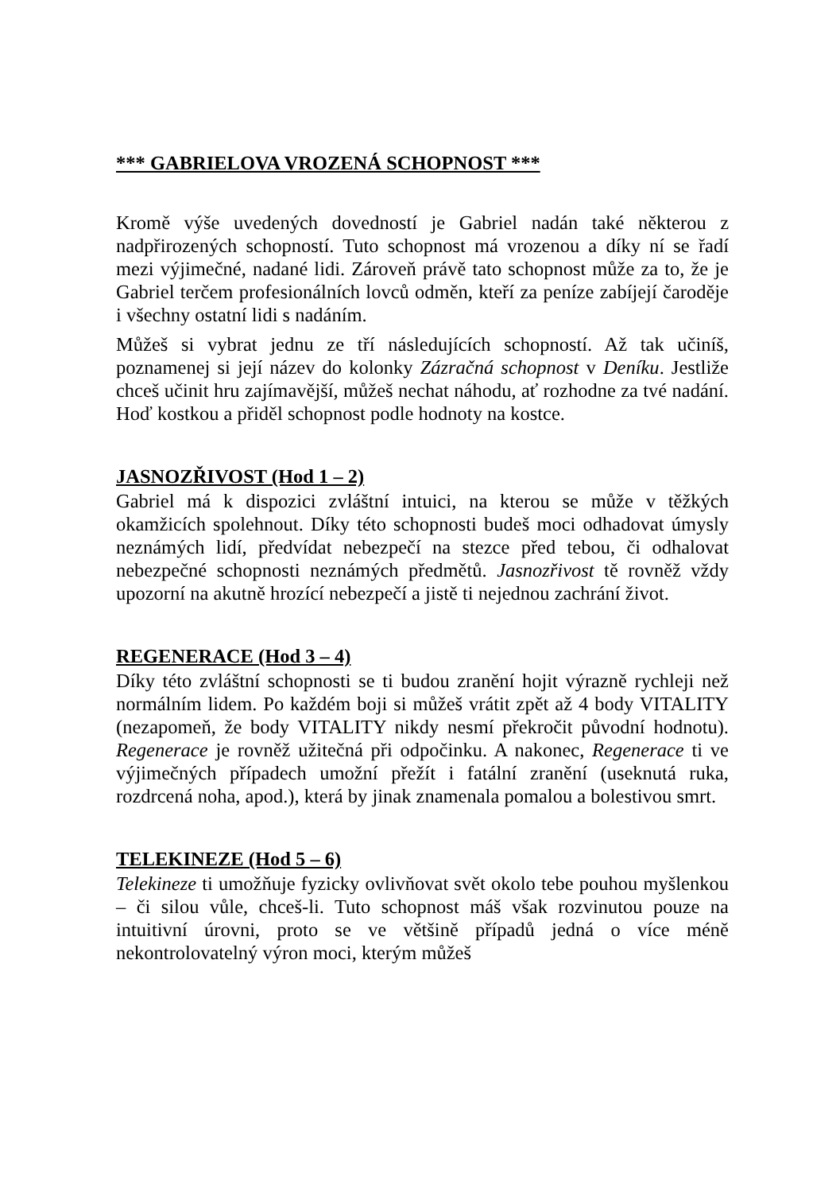*** GABRIELOVA VROZENÁ SCHOPNOST ***
Kromě výše uvedených dovedností je Gabriel nadán také některou z nadpřirozených schopností. Tuto schopnost má vrozenou a díky ní se řadí mezi výjimečné, nadané lidi. Zároveň právě tato schopnost může za to, že je Gabriel terčem profesionálních lovců odměn, kteří za peníze zabíjejí čaroděje i všechny ostatní lidi s nadáním.
Můžeš si vybrat jednu ze tří následujících schopností. Až tak učiníš, poznamenej si její název do kolonky Zázračná schopnost v Deníku. Jestliže chceš učinit hru zajímavější, můžeš nechat náhodu, ať rozhodne za tvé nadání. Hoď kostkou a přiděl schopnost podle hodnoty na kostce.
JASNOZŘIVOST (Hod 1 – 2)
Gabriel má k dispozici zvláštní intuici, na kterou se může v těžkých okamžicích spolehnout. Díky této schopnosti budeš moci odhadovat úmysly neznámých lidí, předvídat nebezpečí na stezce před tebou, či odhalovat nebezpečné schopnosti neznámých předmětů. Jasnozřivost tě rovněž vždy upozorní na akutně hrozící nebezpečí a jistě ti nejednou zachrání život.
REGENERACE (Hod 3 – 4)
Díky této zvláštní schopnosti se ti budou zranění hojit výrazně rychleji než normálním lidem. Po každém boji si můžeš vrátit zpět až 4 body VITALITY (nezapomeň, že body VITALITY nikdy nesmí překročit původní hodnotu). Regenerace je rovněž užitečná při odpočinku. A nakonec, Regenerace ti ve výjimečných případech umožní přežít i fatální zranění (useknutá ruka, rozdrcená noha, apod.), která by jinak znamenala pomalou a bolestivou smrt.
TELEKINEZE (Hod 5 – 6)
Telekineze ti umožňuje fyzicky ovlivňovat svět okolo tebe pouhou myšlenkou – či silou vůle, chceš-li. Tuto schopnost máš však rozvinutou pouze na intuitivní úrovni, proto se ve většině případů jedná o více méně nekontrolovatelný výron moci, kterým můžeš